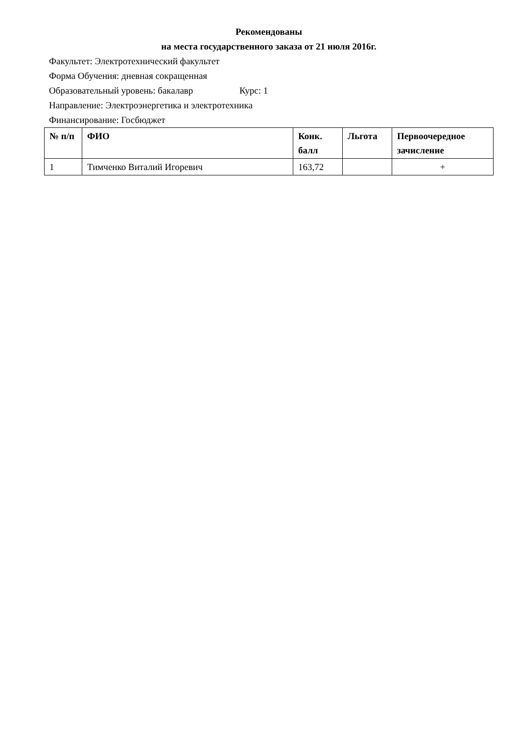Рекомендованы
на места государственного заказа от 21 июля 2016г.
Факультет: Электротехнический факультет
Форма Обучения: дневная сокращенная
Образовательный уровень: бакалавр Курс: 1
Направление: Электроэнергетика и электротехника
Финансирование: Госбюджет
| № п/п | ФИО | Конк. балл | Льгота | Первоочередное зачисление |
| --- | --- | --- | --- | --- |
| 1 | Тимченко Виталий Игоревич | 163,72 | | + |